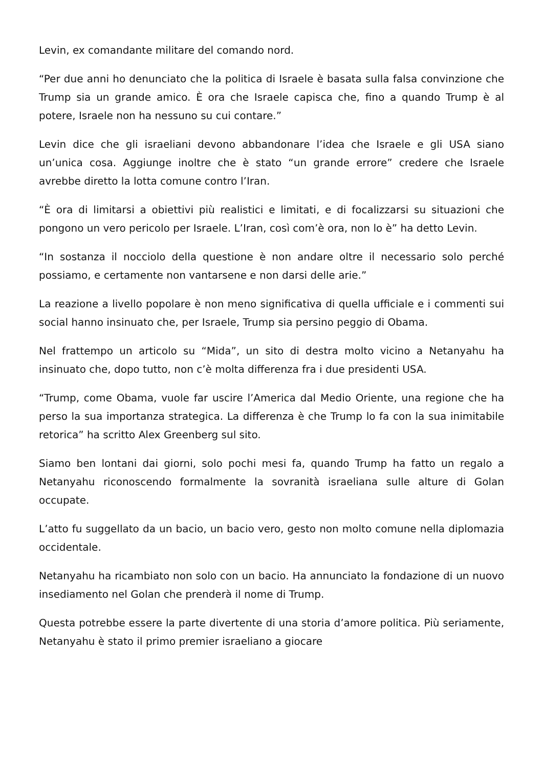Levin, ex comandante militare del comando nord.
“Per due anni ho denunciato che la politica di Israele è basata sulla falsa convinzione che Trump sia un grande amico. È ora che Israele capisca che, fino a quando Trump è al potere, Israele non ha nessuno su cui contare.”
Levin dice che gli israeliani devono abbandonare l’idea che Israele e gli USA siano un’unica cosa. Aggiunge inoltre che è stato “un grande errore” credere che Israele avrebbe diretto la lotta comune contro l’Iran.
“È ora di limitarsi a obiettivi più realistici e limitati, e di focalizzarsi su situazioni che pongono un vero pericolo per Israele. L’Iran, così com’è ora, non lo è” ha detto Levin.
“In sostanza il nocciolo della questione è non andare oltre il necessario solo perché possiamo, e certamente non vantarsene e non darsi delle arie.”
La reazione a livello popolare è non meno significativa di quella ufficiale e i commenti sui social hanno insinuato che, per Israele, Trump sia persino peggio di Obama.
Nel frattempo un articolo su “Mida”, un sito di destra molto vicino a Netanyahu ha insinuato che, dopo tutto, non c’è molta differenza fra i due presidenti USA.
“Trump, come Obama, vuole far uscire l’America dal Medio Oriente, una regione che ha perso la sua importanza strategica. La differenza è che Trump lo fa con la sua inimitabile retorica” ha scritto Alex Greenberg sul sito.
Siamo ben lontani dai giorni, solo pochi mesi fa, quando Trump ha fatto un regalo a Netanyahu riconoscendo formalmente la sovranità israeliana sulle alture di Golan occupate.
L’atto fu suggellato da un bacio, un bacio vero, gesto non molto comune nella diplomazia occidentale.
Netanyahu ha ricambiato non solo con un bacio. Ha annunciato la fondazione di un nuovo insediamento nel Golan che prenderà il nome di Trump.
Questa potrebbe essere la parte divertente di una storia d’amore politica. Più seriamente, Netanyahu è stato il primo premier israeliano a giocare